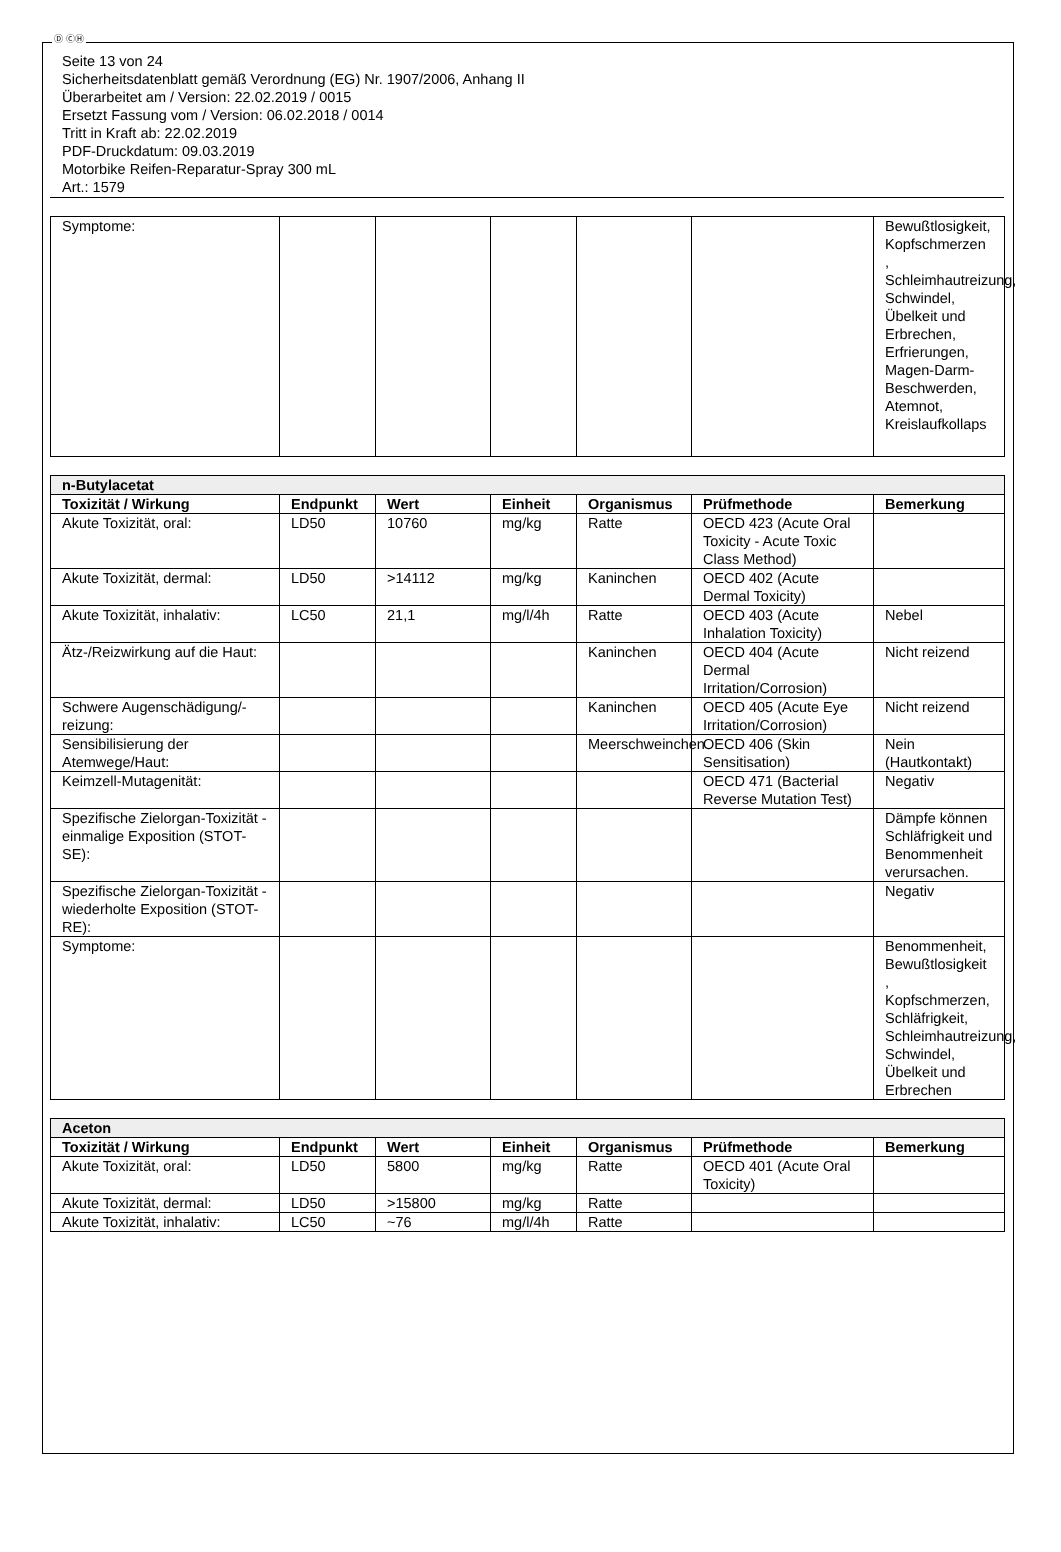Ⓓ ⒸⒽ
Seite 13 von 24
Sicherheitsdatenblatt gemäß Verordnung (EG) Nr. 1907/2006, Anhang II
Überarbeitet am / Version: 22.02.2019 / 0015
Ersetzt Fassung vom / Version: 06.02.2018 / 0014
Tritt in Kraft ab: 22.02.2019
PDF-Druckdatum: 09.03.2019
Motorbike Reifen-Reparatur-Spray 300 mL
Art.: 1579
| Symptome: | | | | | | Bewußtlosigkeit, Kopfschmerzen , Schleimhautreizung, Schwindel, Übelkeit und Erbrechen, Erfrierungen, Magen-Darm-Beschwerden, Atemnot, Kreislaufkollaps |
| n-Butylacetat | | | | | | |
| Toxizität / Wirkung | Endpunkt | Wert | Einheit | Organismus | Prüfmethode | Bemerkung |
| Akute Toxizität, oral: | LD50 | 10760 | mg/kg | Ratte | OECD 423 (Acute Oral Toxicity - Acute Toxic Class Method) | |
| Akute Toxizität, dermal: | LD50 | >14112 | mg/kg | Kaninchen | OECD 402 (Acute Dermal Toxicity) | |
| Akute Toxizität, inhalativ: | LC50 | 21,1 | mg/l/4h | Ratte | OECD 403 (Acute Inhalation Toxicity) | Nebel |
| Ätz-/Reizwirkung auf die Haut: | | | | Kaninchen | OECD 404 (Acute Dermal Irritation/Corrosion) | Nicht reizend |
| Schwere Augenschädigung/-reizung: | | | | Kaninchen | OECD 405 (Acute Eye Irritation/Corrosion) | Nicht reizend |
| Sensibilisierung der Atemwege/Haut: | | | | Meerschweinchen | OECD 406 (Skin Sensitisation) | Nein (Hautkontakt) |
| Keimzell-Mutagenität: | | | | | OECD 471 (Bacterial Reverse Mutation Test) | Negativ |
| Spezifische Zielorgan-Toxizität - einmalige Exposition (STOT-SE): | | | | | | Dämpfe können Schläfrigkeit und Benommenheit verursachen. |
| Spezifische Zielorgan-Toxizität - wiederholte Exposition (STOT-RE): | | | | | | Negativ |
| Symptome: | | | | | | Benommenheit, Bewußtlosigkeit , Kopfschmerzen, Schläfrigkeit, Schleimhautreizung, Schwindel, Übelkeit und Erbrechen |
| Aceton | | | | | | |
| Toxizität / Wirkung | Endpunkt | Wert | Einheit | Organismus | Prüfmethode | Bemerkung |
| Akute Toxizität, oral: | LD50 | 5800 | mg/kg | Ratte | OECD 401 (Acute Oral Toxicity) | |
| Akute Toxizität, dermal: | LD50 | >15800 | mg/kg | Ratte | | |
| Akute Toxizität, inhalativ: | LC50 | ~76 | mg/l/4h | Ratte | | |